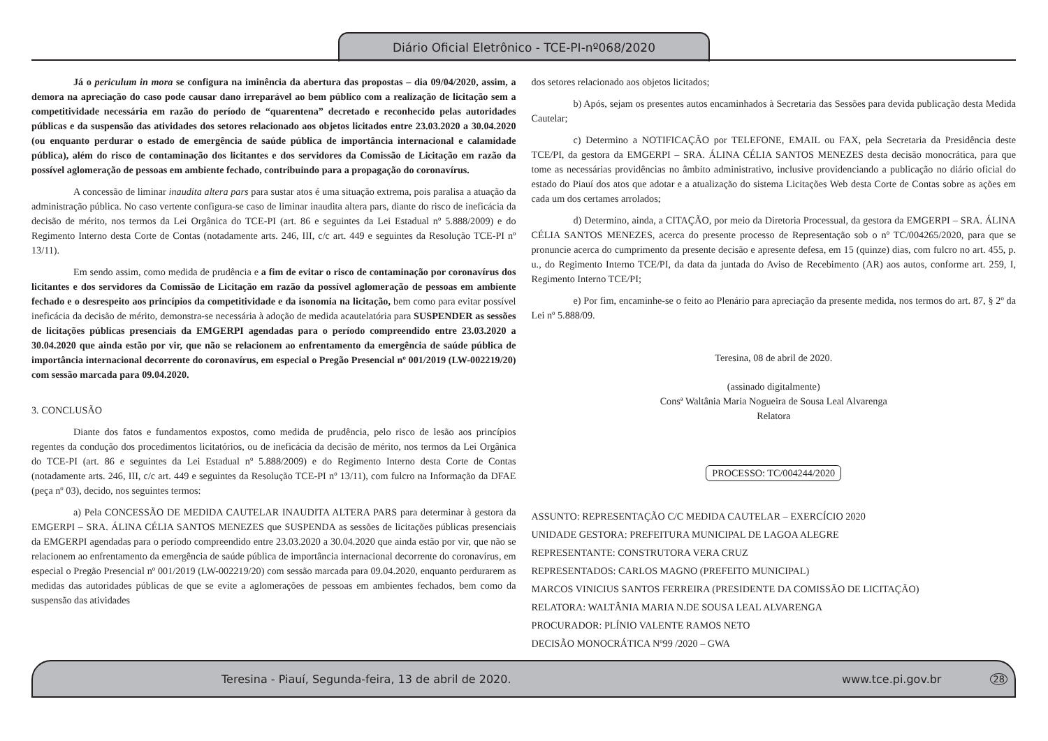Diário Oficial Eletrônico - TCE-PI-nº068/2020
Já o periculum in mora se configura na iminência da abertura das propostas – dia 09/04/2020, assim, a demora na apreciação do caso pode causar dano irreparável ao bem público com a realização de licitação sem a competitividade necessária em razão do período de “quarentena” decretado e reconhecido pelas autoridades públicas e da suspensão das atividades dos setores relacionado aos objetos licitados entre 23.03.2020 a 30.04.2020 (ou enquanto perdurar o estado de emergência de saúde pública de importância internacional e calamidade pública), além do risco de contaminação dos licitantes e dos servidores da Comissão de Licitação em razão da possível aglomeração de pessoas em ambiente fechado, contribuindo para a propagação do coronavírus.
A concessão de liminar inaudita altera pars para sustar atos é uma situação extrema, pois paralisa a atuação da administração pública. No caso vertente configura-se caso de liminar inaudita altera pars, diante do risco de ineficácia da decisão de mérito, nos termos da Lei Orgânica do TCE-PI (art. 86 e seguintes da Lei Estadual nº 5.888/2009) e do Regimento Interno desta Corte de Contas (notadamente arts. 246, III, c/c art. 449 e seguintes da Resolução TCE-PI nº 13/11).
Em sendo assim, como medida de prudência e a fim de evitar o risco de contaminação por coronavírus dos licitantes e dos servidores da Comissão de Licitação em razão da possível aglomeração de pessoas em ambiente fechado e o desrespeito aos princípios da competitividade e da isonomia na licitação, bem como para evitar possível ineficácia da decisão de mérito, demonstra-se necessária à adoção de medida acautelatória para SUSPENDER as sessões de licitações públicas presenciais da EMGERPI agendadas para o período compreendido entre 23.03.2020 a 30.04.2020 que ainda estão por vir, que não se relacionem ao enfrentamento da emergência de saúde pública de importância internacional decorrente do coronavírus, em especial o Pregão Presencial nº 001/2019 (LW-002219/20) com sessão marcada para 09.04.2020.
3. CONCLUSÃO
Diante dos fatos e fundamentos expostos, como medida de prudência, pelo risco de lesão aos princípios regentes da condução dos procedimentos licitatórios, ou de ineficácia da decisão de mérito, nos termos da Lei Orgânica do TCE-PI (art. 86 e seguintes da Lei Estadual nº 5.888/2009) e do Regimento Interno desta Corte de Contas (notadamente arts. 246, III, c/c art. 449 e seguintes da Resolução TCE-PI nº 13/11), com fulcro na Informação da DFAE (peça nº 03), decido, nos seguintes termos:
a) Pela CONCESSÃO DE MEDIDA CAUTELAR INAUDITA ALTERA PARS para determinar à gestora da EMGERPI – SRA. ÁLINA CÉLIA SANTOS MENEZES que SUSPENDA as sessões de licitações públicas presenciais da EMGERPI agendadas para o período compreendido entre 23.03.2020 a 30.04.2020 que ainda estão por vir, que não se relacionem ao enfrentamento da emergência de saúde pública de importância internacional decorrente do coronavírus, em especial o Pregão Presencial nº 001/2019 (LW-002219/20) com sessão marcada para 09.04.2020, enquanto perdurarem as medidas das autoridades públicas de que se evite a aglomerações de pessoas em ambientes fechados, bem como da suspensão das atividades
dos setores relacionado aos objetos licitados;
b) Após, sejam os presentes autos encaminhados à Secretaria das Sessões para devida publicação desta Medida Cautelar;
c) Determino a NOTIFICAÇÃO por TELEFONE, EMAIL ou FAX, pela Secretaria da Presidência deste TCE/PI, da gestora da EMGERPI – SRA. ÁLINA CÉLIA SANTOS MENEZES desta decisão monocrática, para que tome as necessárias providências no âmbito administrativo, inclusive providenciando a publicação no diário oficial do estado do Piauí dos atos que adotar e a atualização do sistema Licitações Web desta Corte de Contas sobre as ações em cada um dos certames arrolados;
d) Determino, ainda, a CITAÇÃO, por meio da Diretoria Processual, da gestora da EMGERPI – SRA. ÁLINA CÉLIA SANTOS MENEZES, acerca do presente processo de Representação sob o nº TC/004265/2020, para que se pronuncie acerca do cumprimento da presente decisão e apresente defesa, em 15 (quinze) dias, com fulcro no art. 455, p. u., do Regimento Interno TCE/PI, da data da juntada do Aviso de Recebimento (AR) aos autos, conforme art. 259, I, Regimento Interno TCE/PI;
e) Por fim, encaminhe-se o feito ao Plenário para apreciação da presente medida, nos termos do art. 87, § 2º da Lei nº 5.888/09.
Teresina, 08 de abril de 2020.
(assinado digitalmente)
Consª Waltânia Maria Nogueira de Sousa Leal Alvarenga
Relatora
PROCESSO: TC/004244/2020
ASSUNTO: REPRESENTAÇÃO C/C MEDIDA CAUTELAR – EXERCÍCIO 2020
UNIDADE GESTORA: PREFEITURA MUNICIPAL DE LAGOA ALEGRE
REPRESENTANTE: CONSTRUTORA VERA CRUZ
REPRESENTADOS: CARLOS MAGNO (PREFEITO MUNICIPAL)
MARCOS VINICIUS SANTOS FERREIRA (PRESIDENTE DA COMISSÃO DE LICITAÇÃO)
RELATORA: WALTÂNIA MARIA N.DE SOUSA LEAL ALVARENGA
PROCURADOR: PLÍNIO VALENTE RAMOS NETO
DECISÃO MONOCRÁTICA Nº99 /2020 – GWA
Teresina - Piauí, Segunda-feira, 13 de abril de 2020. www.tce.pi.gov.br 28